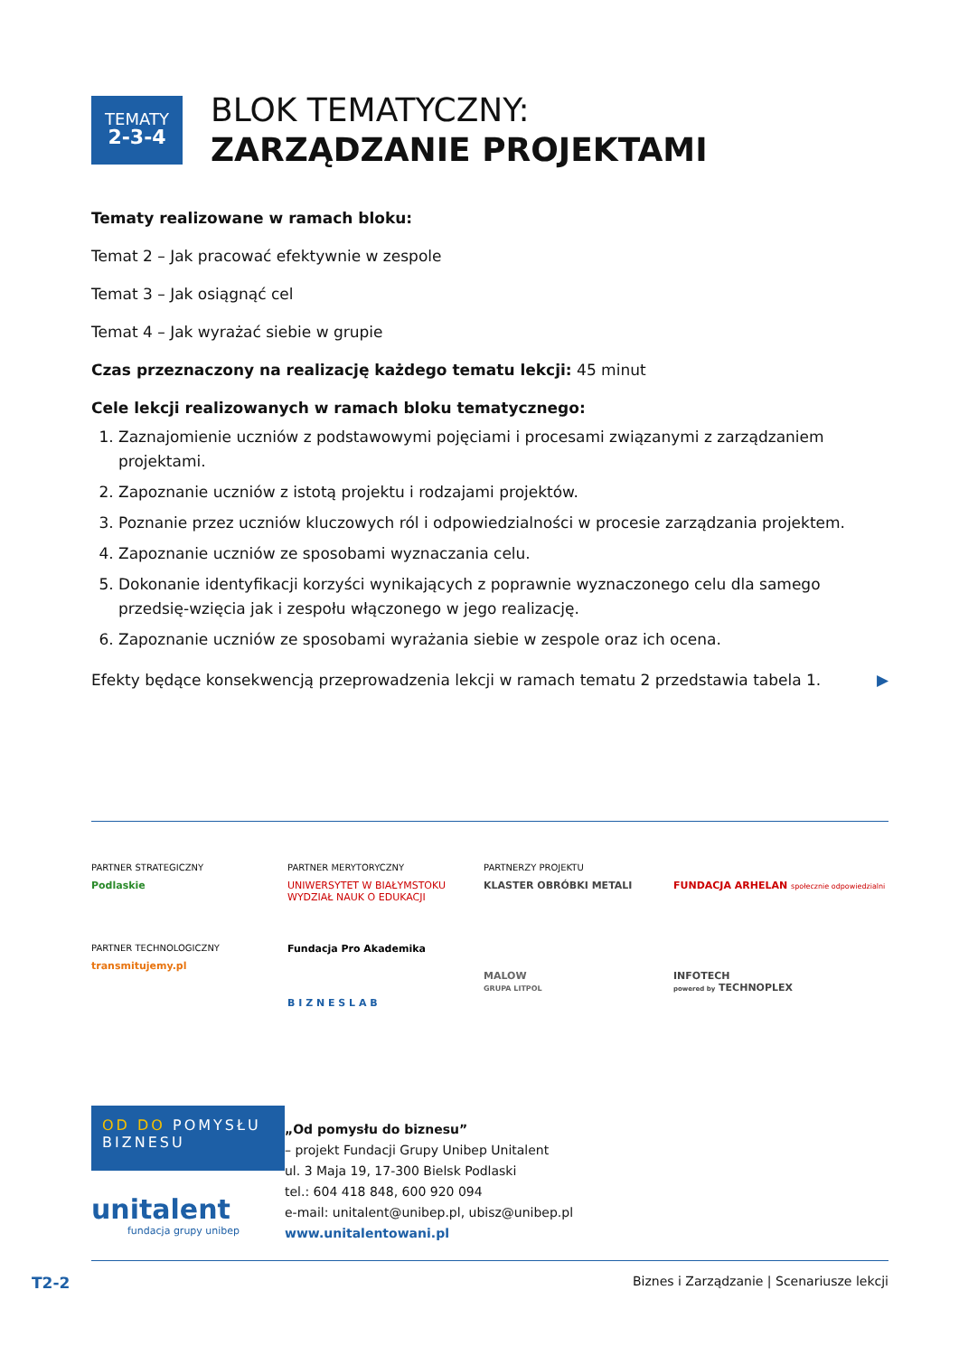TEMATY
2-3-4
BLOK TEMATYCZNY:
ZARZĄDZANIE PROJEKTAMI
Tematy realizowane w ramach bloku:
Temat 2 – Jak pracować efektywnie w zespole
Temat 3 – Jak osiągnąć cel
Temat 4 – Jak wyrażać siebie w grupie
Czas przeznaczony na realizację każdego tematu lekcji: 45 minut
Cele lekcji realizowanych w ramach bloku tematycznego:
1. Zaznajomienie uczniów z podstawowymi pojęciami i procesami związanymi z zarządzaniem projektami.
2. Zapoznanie uczniów z istotą projektu i rodzajami projektów.
3. Poznanie przez uczniów kluczowych ról i odpowiedzialności w procesie zarządzania projektem.
4. Zapoznanie uczniów ze sposobami wyznaczania celu.
5. Dokonanie identyfikacji korzyści wynikających z poprawnie wyznaczonego celu dla samego przedsię-wzięcia jak i zespołu włączonego w jego realizację.
6. Zapoznanie uczniów ze sposobami wyrażania siebie w zespole oraz ich ocena.
Efekty będące konsekwencją przeprowadzenia lekcji w ramach tematu 2 przedstawia tabela 1. ▶
PARTNER STRATEGICZNY
Podlaskie
PARTNER MERYTORYCZNY
UNIWERSYTET W BIAŁYMSTOKU
WYDZIAŁ NAUK O EDUKACJI
PARTNERZY PROJEKTU
KLASTER OBRÓBKI METALI
FUNDACJA ARHELAN społecznie odpowiedzialni
PARTNER TECHNOLOGICZNY
transmitujemy.pl
Fundacja Pro Akademika
B I Z N E S L A B
MALOW
GRUPA LITPOL
INFOTECH
powered by TECHNOPLEX
OD DO POMYSŁU BIZNESU
unitalent
fundacja grupy unibep
„Od pomysłu do biznesu”
– projekt Fundacji Grupy Unibep Unitalent
ul. 3 Maja 19, 17-300 Bielsk Podlaski
tel.: 604 418 848, 600 920 094
e-mail: unitalent@unibep.pl, ubisz@unibep.pl
www.unitalentowani.pl
T2-2 Biznes i Zarządzanie | Scenariusze lekcji